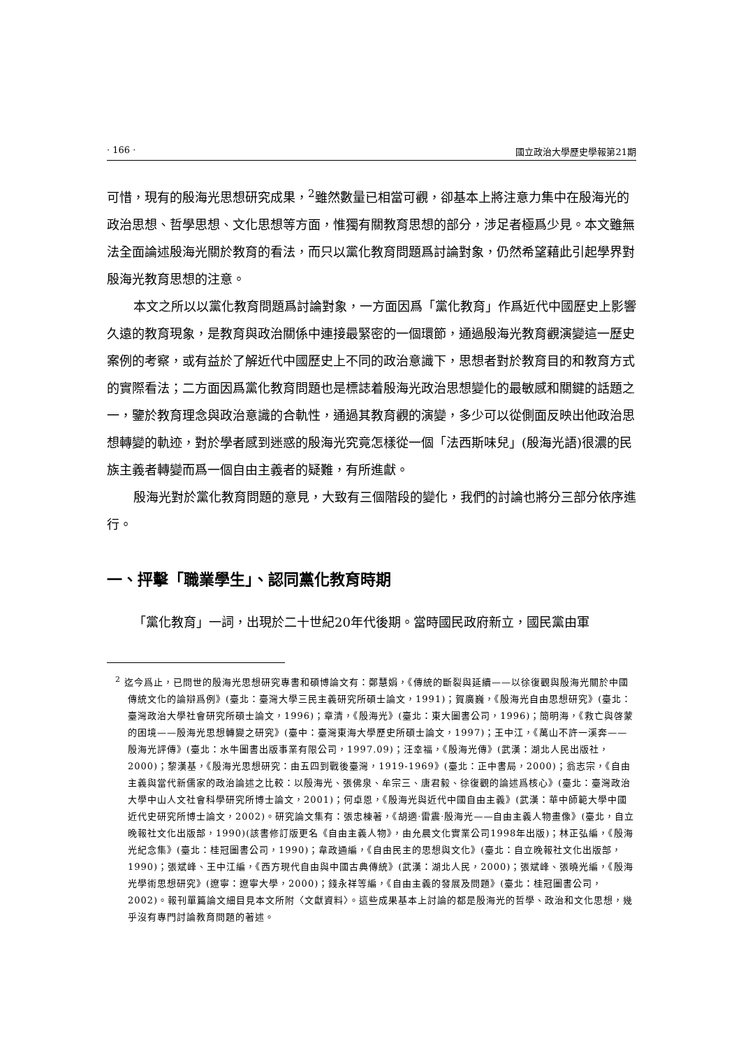· 166 · 國立政治大學歷史學報第21期
可惜，現有的殷海光思想研究成果，<sup>2</sup>雖然數量已相當可觀，卻基本上將注意力集中在殷海光的政治思想、哲學思想、文化思想等方面，惟獨有關教育思想的部分，涉足者極爲少見。本文雖無法全面論述殷海光關於教育的看法，而只以黨化教育問題爲討論對象，仍然希望藉此引起學界對殷海光教育思想的注意。
本文之所以以黨化教育問題爲討論對象，一方面因爲「黨化教育」作爲近代中國歷史上影響久遠的教育現象，是教育與政治關係中連接最緊密的一個環節，通過殷海光教育觀演變這一歷史案例的考察，或有益於了解近代中國歷史上不同的政治意識下，思想者對於教育目的和教育方式的實際看法；二方面因爲黨化教育問題也是標誌着殷海光政治思想變化的最敏感和關鍵的話題之一，鑒於教育理念與政治意識的合軌性，通過其教育觀的演變，多少可以從側面反映出他政治思想轉變的軌迹，對於學者感到迷惑的殷海光究竟怎樣從一個「法西斯味兒」(殷海光語)很濃的民族主義者轉變而爲一個自由主義者的疑難，有所進獻。
殷海光對於黨化教育問題的意見，大致有三個階段的變化，我們的討論也將分三部分依序進行。
一、抨擊「職業學生」、認同黨化教育時期
「黨化教育」一詞，出現於二十世紀20年代後期。當時國民政府新立，國民黨由軍
<sup>2</sup> 迄今爲止，已問世的殷海光思想研究專書和碩博論文有：鄭慧娟，《傳統的斷裂與延續——以徐復觀與殷海光關於中國傳統文化的論辯爲例》(臺北：臺灣大學三民主義研究所碩士論文，1991)；賀廣巍，《殷海光自由思想研究》(臺北：臺灣政治大學社會研究所碩士論文，1996)；章清，《殷海光》(臺北：東大圖書公司，1996)；簡明海，《救亡與啓蒙的困境——殷海光思想轉變之研究》(臺中：臺灣東海大學歷史所碩士論文，1997)；王中江，《萬山不許一溪奔——殷海光評傳》(臺北：水牛圖書出版事業有限公司，1997.09)；汪幸福，《殷海光傳》(武漢：湖北人民出版社，2000)；黎漢基，《殷海光思想研究：由五四到戰後臺灣，1919-1969》(臺北：正中書局，2000)；翁志宗，《自由主義與當代新儒家的政治論述之比較：以殷海光、張佛泉、牟宗三、唐君毅、徐復觀的論述爲核心》(臺北：臺灣政治大學中山人文社會科學研究所博士論文，2001)；何卓恩，《殷海光與近代中國自由主義》(武漢：華中師範大學中國近代史研究所博士論文，2002)。研究論文集有：張忠棟著，《胡適·雷震·殷海光——自由主義人物畫像》(臺北，自立晚報社文化出版部，1990)(該書修訂版更名《自由主義人物》，由允晨文化實業公司1998年出版)；林正弘編，《殷海光紀念集》(臺北：桂冠圖書公司，1990)；韋政通編，《自由民主的思想與文化》(臺北：自立晚報社文化出版部，1990)；張斌峰、王中江編，《西方現代自由與中國古典傳統》(武漢：湖北人民，2000)；張斌峰、張曉光編，《殷海光學術思想研究》(遼寧：遼寧大學，2000)；錢永祥等編，《自由主義的發展及問題》(臺北：桂冠圖書公司，2002)。報刊單篇論文細目見本文所附〈文獻資料〉。這些成果基本上討論的都是殷海光的哲學、政治和文化思想，幾乎沒有專門討論教育問題的著述。